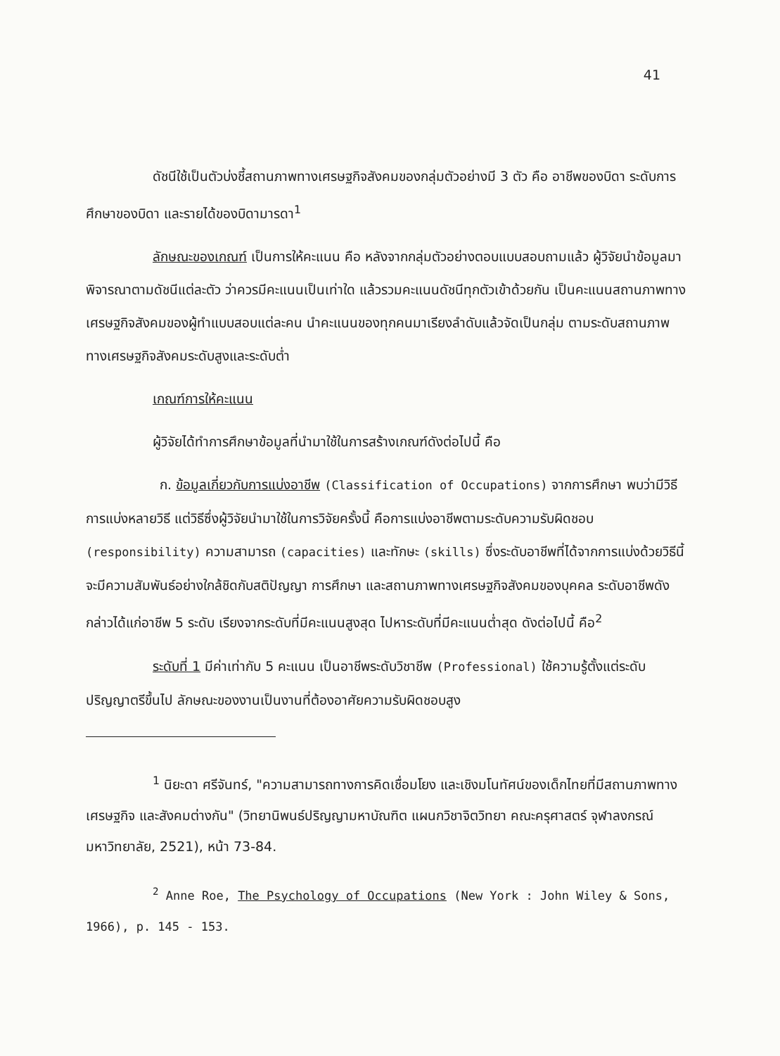41
ดัชนีใช้เป็นตัวบ่งชี้สถานภาพทางเศรษฐกิจสังคมของกลุ่มตัวอย่างมี 3 ตัว คือ อาชีพของบิดา ระดับการศึกษาของบิดา และรายได้ของบิดามารดา<sup>1</sup>
ลักษณะของเกณฑ์ เป็นการให้คะแนน คือ หลังจากกลุ่มตัวอย่างตอบแบบสอบถามแล้ว ผู้วิจัยนำข้อมูลมาพิจารณาตามดัชนีแต่ละตัว ว่าควรมีคะแนนเป็นเท่าใด แล้วรวมคะแนนดัชนีทุกตัวเข้าด้วยกัน เป็นคะแนนสถานภาพทางเศรษฐกิจสังคมของผู้ทำแบบสอบแต่ละคน นำคะแนนของทุกคนมาเรียงลำดับแล้วจัดเป็นกลุ่ม ตามระดับสถานภาพทางเศรษฐกิจสังคมระดับสูงและระดับต่ำ
เกณฑ์การให้คะแนน
ผู้วิจัยได้ทำการศึกษาข้อมูลที่นำมาใช้ในการสร้างเกณฑ์ดังต่อไปนี้ คือ
ก. ข้อมูลเกี่ยวกับการแบ่งอาชีพ (Classification of Occupations) จากการศึกษา พบว่ามีวิธีการแบ่งหลายวิธี แต่วิธีซึ่งผู้วิจัยนำมาใช้ในการวิจัยครั้งนี้ คือการแบ่งอาชีพตามระดับความรับผิดชอบ (responsibility) ความสามารถ (capacities) และทักษะ (skills) ซึ่งระดับอาชีพที่ได้จากการแบ่งด้วยวิธีนี้จะมีความสัมพันธ์อย่างใกล้ชิดกับสติปัญญา การศึกษา และสถานภาพทางเศรษฐกิจสังคมของบุคคล ระดับอาชีพดังกล่าวได้แก่อาชีพ 5 ระดับ เรียงจากระดับที่มีคะแนนสูงสุด ไปหาระดับที่มีคะแนนต่ำสุด ดังต่อไปนี้ คือ<sup>2</sup>
ระดับที่ 1 มีค่าเท่ากับ 5 คะแนน เป็นอาชีพระดับวิชาชีพ (Professional) ใช้ความรู้ตั้งแต่ระดับปริญญาตรีขึ้นไป ลักษณะของงานเป็นงานที่ต้องอาศัยความรับผิดชอบสูง
<sup>1</sup> นิยะดา ศรีจันทร์, "ความสามารถทางการคิดเชื่อมโยง และเชิงมโนทัศน์ของเด็กไทยที่มีสถานภาพทางเศรษฐกิจ และสังคมต่างกัน" (วิทยานิพนธ์ปริญญามหาบัณฑิต แผนกวิชาจิตวิทยา คณะครุศาสตร์ จุฬาลงกรณ์มหาวิทยาลัย, 2521), หน้า 73-84.
<sup>2</sup> Anne Roe, The Psychology of Occupations (New York : John Wiley & Sons, 1966), p. 145 - 153.